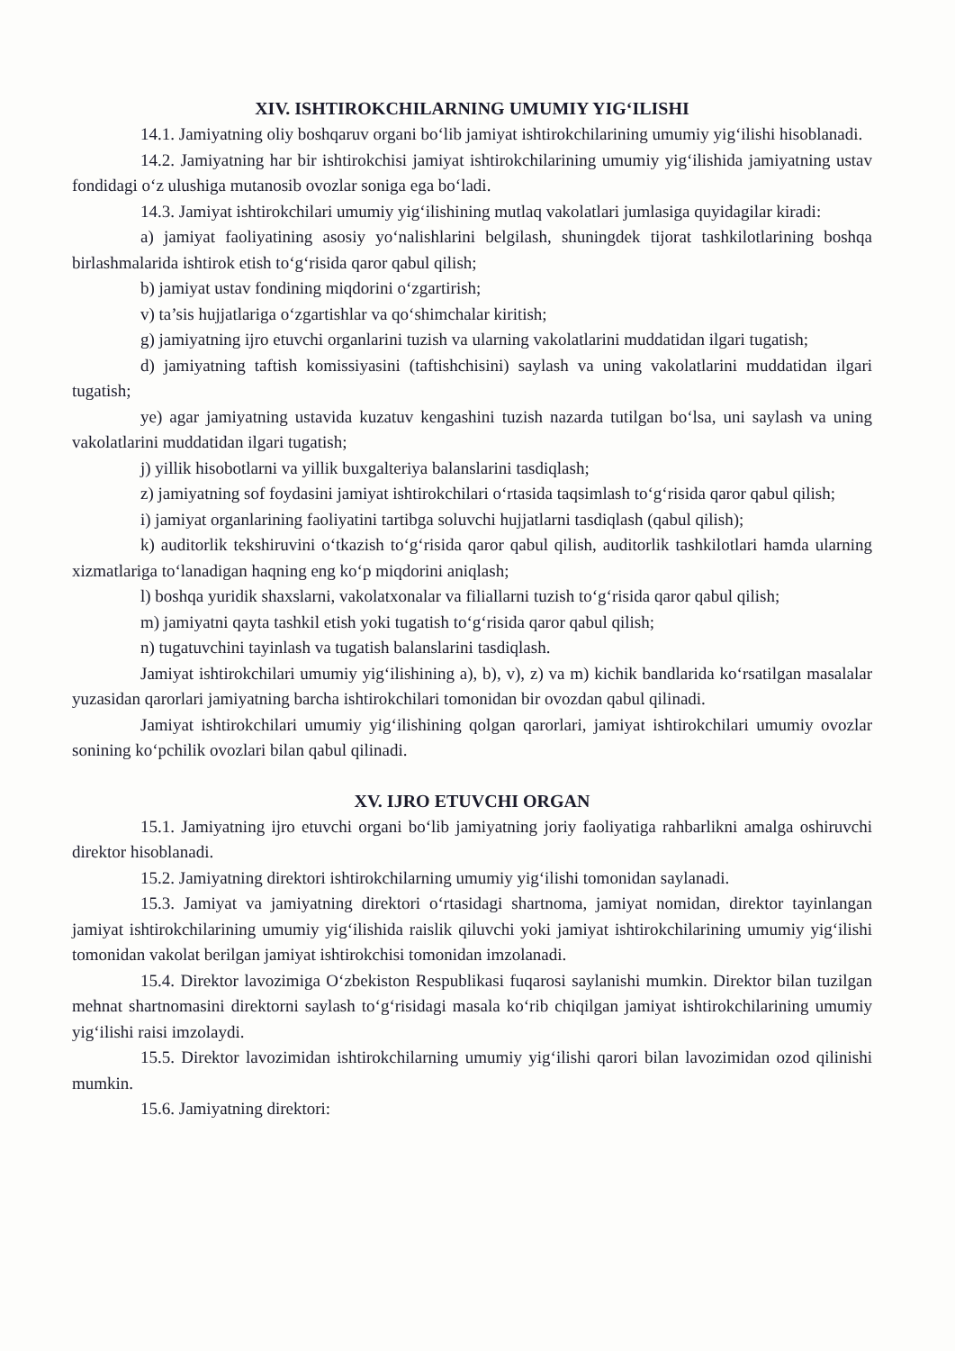XIV. ISHTIROKCHILARNING UMUMIY YIG‘ILISHI
14.1. Jamiyatning oliy boshqaruv organi bo‘lib jamiyat ishtirokchilarining umumiy yig‘ilishi hisoblanadi.
14.2. Jamiyatning har bir ishtirokchisi jamiyat ishtirokchilarining umumiy yig‘ilishida jamiyatning ustav fondidagi o‘z ulushiga mutanosib ovozlar soniga ega bo‘ladi.
14.3. Jamiyat ishtirokchilari umumiy yig‘ilishining mutlaq vakolatlari jumlasiga quyidagilar kiradi:
a) jamiyat faoliyatining asosiy yo‘nalishlarini belgilash, shuningdek tijorat tashkilotlarining boshqa birlashmalarida ishtirok etish to‘g‘risida qaror qabul qilish;
b) jamiyat ustav fondining miqdorini o‘zgartirish;
v) ta’sis hujjatlariga o‘zgartishlar va qo‘shimchalar kiritish;
g) jamiyatning ijro etuvchi organlarini tuzish va ularning vakolatlarini muddatidan ilgari tugatish;
d) jamiyatning taftish komissiyasini (taftishchisini) saylash va uning vakolatlarini muddatidan ilgari tugatish;
ye) agar jamiyatning ustavida kuzatuv kengashini tuzish nazarda tutilgan bo‘lsa, uni saylash va uning vakolatlarini muddatidan ilgari tugatish;
j) yillik hisobotlarni va yillik buxgalteriya balanslarini tasdiqlash;
z) jamiyatning sof foydasini jamiyat ishtirokchilari o‘rtasida taqsimlash to‘g‘risida qaror qabul qilish;
i) jamiyat organlarining faoliyatini tartibga soluvchi hujjatlarni tasdiqlash (qabul qilish);
k) auditorlik tekshiruvini o‘tkazish to‘g‘risida qaror qabul qilish, auditorlik tashkilotlari hamda ularning xizmatlariga to‘lanadigan haqning eng ko‘p miqdorini aniqlash;
l) boshqa yuridik shaxslarni, vakolatxonalar va filiallarni tuzish to‘g‘risida qaror qabul qilish;
m) jamiyatni qayta tashkil etish yoki tugatish to‘g‘risida qaror qabul qilish;
n) tugatuvchini tayinlash va tugatish balanslarini tasdiqlash.
Jamiyat ishtirokchilari umumiy yig‘ilishining a), b), v), z) va m) kichik bandlarida ko‘rsatilgan masalalar yuzasidan qarorlari jamiyatning barcha ishtirokchilari tomonidan bir ovozdan qabul qilinadi.
Jamiyat ishtirokchilari umumiy yig‘ilishining qolgan qarorlari, jamiyat ishtirokchilari umumiy ovozlar sonining ko‘pchilik ovozlari bilan qabul qilinadi.
XV. IJRO ETUVCHI ORGAN
15.1. Jamiyatning ijro etuvchi organi bo‘lib jamiyatning joriy faoliyatiga rahbarlikni amalga oshiruvchi direktor hisoblanadi.
15.2. Jamiyatning direktori ishtirokchilarning umumiy yig‘ilishi tomonidan saylanadi.
15.3. Jamiyat va jamiyatning direktori o‘rtasidagi shartnoma, jamiyat nomidan, direktor tayinlangan jamiyat ishtirokchilarining umumiy yig‘ilishida raislik qiluvchi yoki jamiyat ishtirokchilarining umumiy yig‘ilishi tomonidan vakolat berilgan jamiyat ishtirokchisi tomonidan imzolanadi.
15.4. Direktor lavozimiga O‘zbekiston Respublikasi fuqarosi saylanishi mumkin. Direktor bilan tuzilgan mehnat shartnomasini direktorni saylash to‘g‘risidagi masala ko‘rib chiqilgan jamiyat ishtirokchilarining umumiy yig‘ilishi raisi imzolaydi.
15.5. Direktor lavozimidan ishtirokchilarning umumiy yig‘ilishi qarori bilan lavozimidan ozod qilinishi mumkin.
15.6. Jamiyatning direktori: